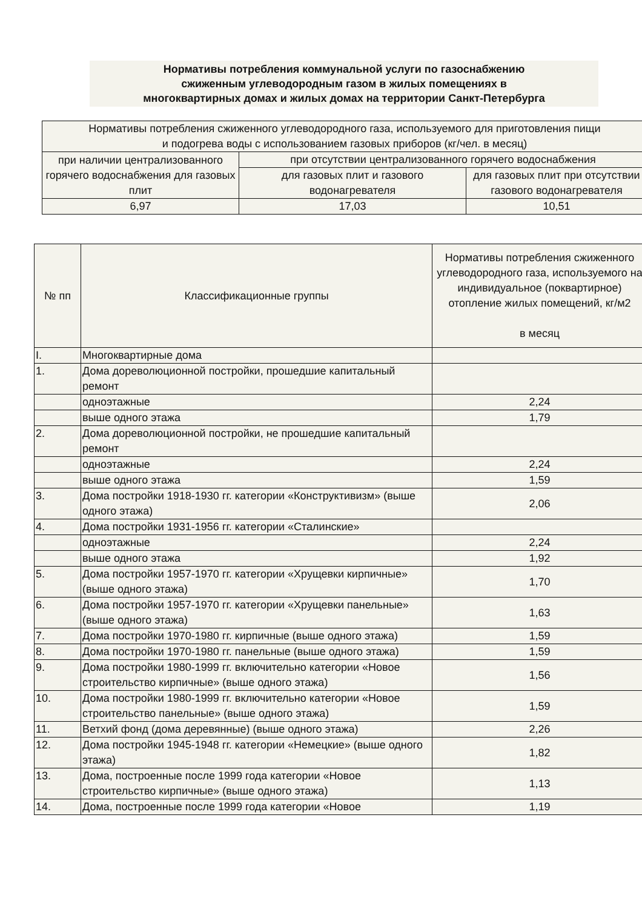Нормативы потребления коммунальной услуги по газоснабжению
сжиженным углеводородным газом в жилых помещениях в
многоквартирных домах и жилых домах на территории Санкт-Петербурга
| Нормативы потребления сжиженного углеводородного газа, используемого для приготовления пищи и подогрева воды с использованием газовых приборов (кг/чел. в месяц) | | |
| --- | --- | --- |
| при наличии централизованного горячего водоснабжения для газовых плит | при отсутствии централизованного горячего водоснабжения | |
| | для газовых плит и газового водонагревателя | для газовых плит при отсутствии газового водонагревателя |
| 6,97 | 17,03 | 10,51 |
| № пп | Классификационные группы | Нормативы потребления сжиженного углеводородного газа, используемого на индивидуальное (поквартирное) отопление жилых помещений, кг/м2 в месяц |
| --- | --- | --- |
| I. | Многоквартирные дома | |
| 1. | Дома дореволюционной постройки, прошедшие капитальный ремонт | |
| | одноэтажные | 2,24 |
| | выше одного этажа | 1,79 |
| 2. | Дома дореволюционной постройки, не прошедшие капитальный ремонт | |
| | одноэтажные | 2,24 |
| | выше одного этажа | 1,59 |
| 3. | Дома постройки 1918-1930 гг. категории «Конструктивизм» (выше одного этажа) | 2,06 |
| 4. | Дома постройки 1931-1956 гг. категории «Сталинские» | |
| | одноэтажные | 2,24 |
| | выше одного этажа | 1,92 |
| 5. | Дома постройки 1957-1970 гг. категории «Хрущевки кирпичные» (выше одного этажа) | 1,70 |
| 6. | Дома постройки 1957-1970 гг. категории «Хрущевки панельные» (выше одного этажа) | 1,63 |
| 7. | Дома постройки 1970-1980 гг. кирпичные (выше одного этажа) | 1,59 |
| 8. | Дома постройки 1970-1980 гг. панельные (выше одного этажа) | 1,59 |
| 9. | Дома постройки 1980-1999 гг. включительно категории «Новое строительство кирпичные» (выше одного этажа) | 1,56 |
| 10. | Дома постройки 1980-1999 гг. включительно категории «Новое строительство панельные» (выше одного этажа) | 1,59 |
| 11. | Ветхий фонд (дома деревянные) (выше одного этажа) | 2,26 |
| 12. | Дома постройки 1945-1948 гг. категории «Немецкие» (выше одного этажа) | 1,82 |
| 13. | Дома, построенные после 1999 года категории «Новое строительство кирпичные» (выше одного этажа) | 1,13 |
| 14. | Дома, построенные после 1999 года категории «Новое | 1,19 |